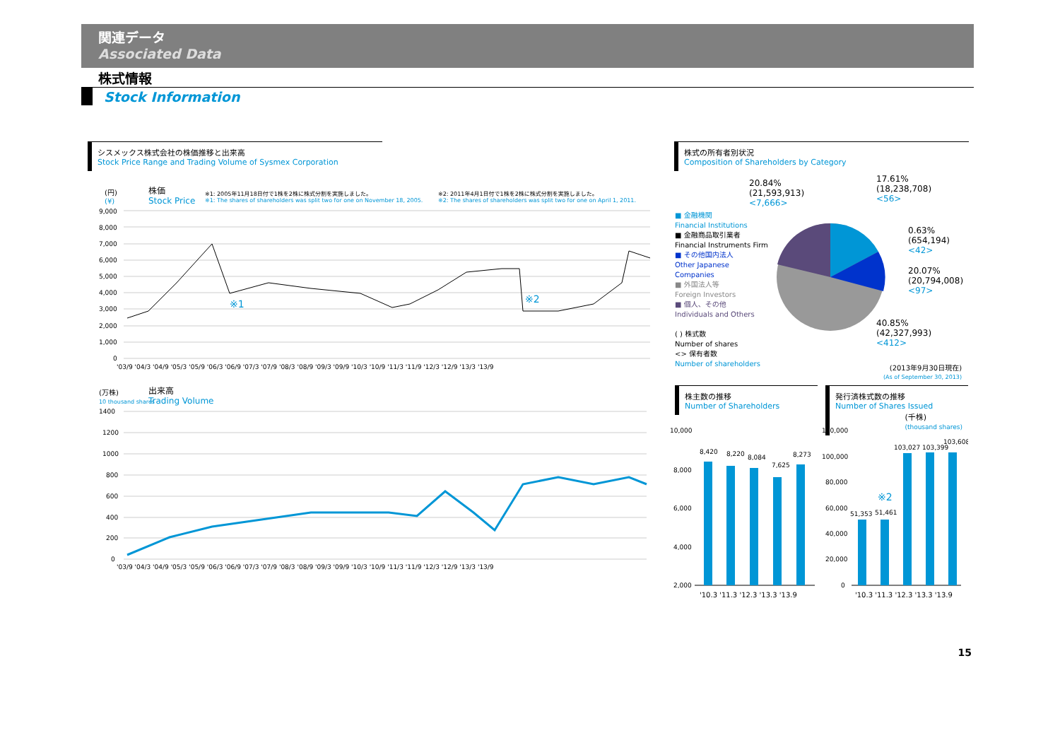関連データ
Associated Data
株式情報
Stock Information
シスメックス株式会社の株価推移と出来高
Stock Price Range and Trading Volume of Sysmex Corporation
(円)
(¥)
株価
Stock Price
※1: 2005年11月18日付で1株を2株に株式分割を実施しました。
※1: The shares of shareholders was split two for one on November 18, 2005.
※2: 2011年4月1日付で1株を2株に株式分割を実施しました。
※2: The shares of shareholders was split two for one on April 1, 2011.
9,000
8,000
7,000
6,000
5,000
4,000
3,000
2,000
1,000
0
※1
※2
'03/9 '04/3 '04/9 '05/3 '05/9 '06/3 '06/9 '07/3 '07/9 '08/3 '08/9 '09/3 '09/9 '10/3 '10/9 '11/3 '11/9 '12/3 '12/9 '13/3 '13/9
(万株)
10 thousand shares
出来高
Trading Volume
1400
1200
1000
800
600
400
200
0
'03/9 '04/3 '04/9 '05/3 '05/9 '06/3 '06/9 '07/3 '07/9 '08/3 '08/9 '09/3 '09/9 '10/3 '10/9 '11/3 '11/9 '12/3 '12/9 '13/3 '13/9
株式の所有者別状況
Composition of Shareholders by Category
■ 金融機関
Financial Institutions
■ 金融商品取引業者
Financial Instruments Firm
■ その他国内法人
Other Japanese
Companies
■ 外国法人等
Foreign Investors
■ 個人、その他
Individuals and Others
( ) 株式数
Number of shares
<> 保有者数
Number of shareholders
20.84%
(21,593,913)
<7,666>
17.61%
(18,238,708)
<56>
0.63%
(654,194)
<42>
20.07%
(20,794,008)
<97>
40.85%
(42,327,993)
<412>
(2013年9月30日現在)
(As of September 30, 2013)
株主数の推移
Number of Shareholders
10,000
8,000
6,000
4,000
2,000
8,420
8,220
8,084
7,625
8,273
'10.3 '11.3 '12.3 '13.3 '13.9
発行済株式数の推移
Number of Shares Issued (千株)
(thousand shares)
120,000
100,000
80,000
60,000
40,000
20,000
0
※2
51,353
51,461
103,027 103,399
103,608
'10.3 '11.3 '12.3 '13.3 '13.9
15